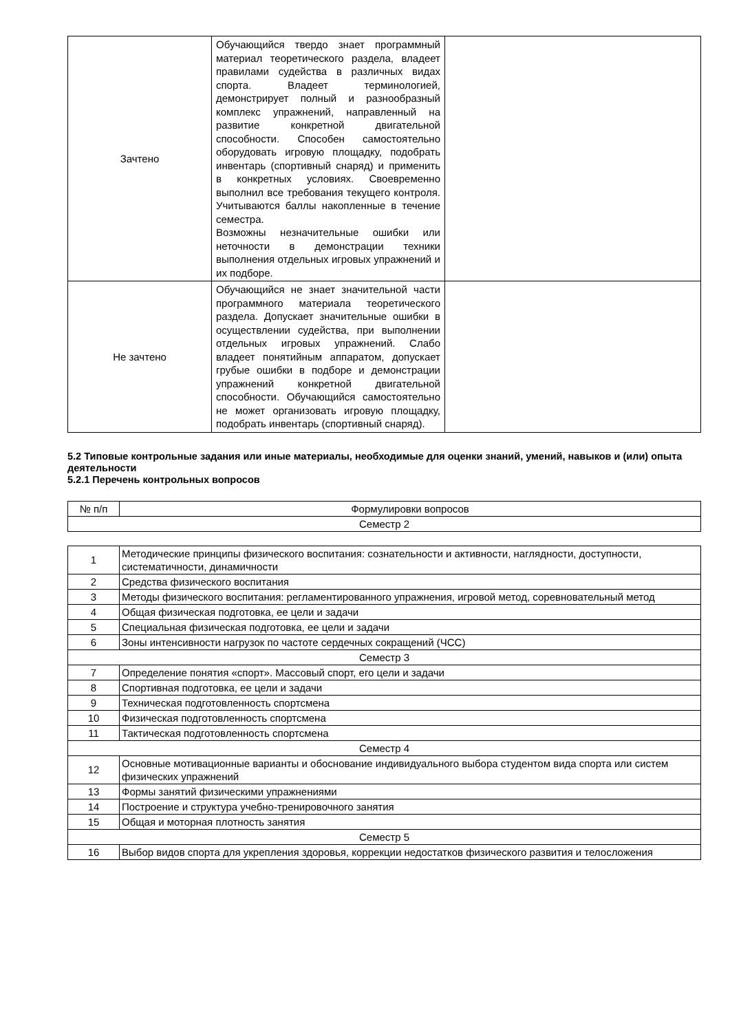| Зачтено | Обучающийся твердо знает программный материал теоретического раздела, владеет правилами судейства в различных видах спорта. Владеет терминологией, демонстрирует полный и разнообразный комплекс упражнений, направленный на развитие конкретной двигательной способности. Способен самостоятельно оборудовать игровую площадку, подобрать инвентарь (спортивный снаряд) и применить в конкретных условиях. Своевременно выполнил все требования текущего контроля. Учитываются баллы накопленные в течение семестра. Возможны незначительные ошибки или неточности в демонстрации техники выполнения отдельных игровых упражнений и их подборе. | |
| Не зачтено | Обучающийся не знает значительной части программного материала теоретического раздела. Допускает значительные ошибки в осуществлении судейства, при выполнении отдельных игровых упражнений. Слабо владеет понятийным аппаратом, допускает грубые ошибки в подборе и демонстрации упражнений конкретной двигательной способности. Обучающийся самостоятельно не может организовать игровую площадку, подобрать инвентарь (спортивный снаряд). | |
5.2 Типовые контрольные задания или иные материалы, необходимые для оценки знаний, умений, навыков и (или) опыта деятельности
5.2.1 Перечень контрольных вопросов
| № п/п | Формулировки вопросов |
| --- | --- |
| Семестр 2 | |
| 1 | Методические принципы физического воспитания: сознательности и активности, наглядности, доступности, систематичности, динамичности |
| 2 | Средства физического воспитания |
| 3 | Методы физического воспитания: регламентированного упражнения, игровой метод, соревновательный метод |
| 4 | Общая физическая подготовка, ее цели и задачи |
| 5 | Специальная физическая подготовка, ее цели и задачи |
| 6 | Зоны интенсивности нагрузок по частоте сердечных сокращений (ЧСС) |
| Семестр 3 | |
| 7 | Определение понятия «спорт». Массовый спорт, его цели и задачи |
| 8 | Спортивная подготовка, ее цели и задачи |
| 9 | Техническая подготовленность спортсмена |
| 10 | Физическая подготовленность спортсмена |
| 11 | Тактическая подготовленность спортсмена |
| Семестр 4 | |
| 12 | Основные мотивационные варианты и обоснование индивидуального выбора студентом вида спорта или систем физических упражнений |
| 13 | Формы занятий физическими упражнениями |
| 14 | Построение и структура учебно-тренировочного занятия |
| 15 | Общая и моторная плотность занятия |
| Семестр 5 | |
| 16 | Выбор видов спорта для укрепления здоровья, коррекции недостатков физического развития и телосложения |